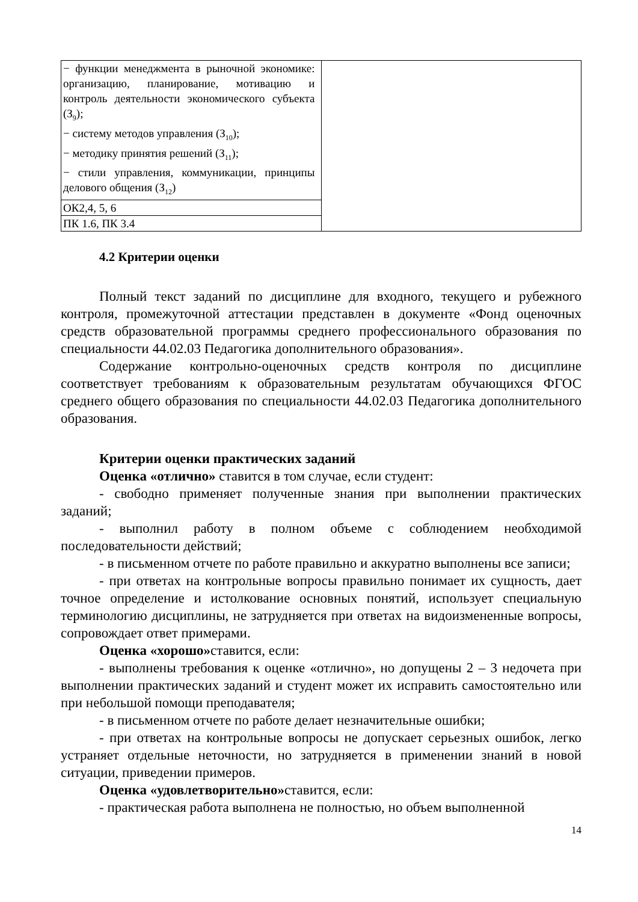| − функции менеджмента в рыночной экономике: организацию, планирование, мотивацию и контроль деятельности экономического субъекта (З<sub>9</sub>); − систему методов управления (З<sub>10</sub>); − методику принятия решений (З<sub>11</sub>); − стили управления, коммуникации, принципы делового общения (З<sub>12</sub>) | |
| ОК2,4, 5, 6 | |
| ПК 1.6, ПК 3.4 | |
4.2 Критерии оценки
Полный текст заданий по дисциплине для входного, текущего и рубежного контроля, промежуточной аттестации представлен в документе «Фонд оценочных средств образовательной программы среднего профессионального образования по специальности 44.02.03 Педагогика дополнительного образования».
Содержание контрольно-оценочных средств контроля по дисциплине соответствует требованиям к образовательным результатам обучающихся ФГОС среднего общего образования по специальности 44.02.03 Педагогика дополнительного образования.
Критерии оценки практических заданий
Оценка «отлично» ставится в том случае, если студент:
- свободно применяет полученные знания при выполнении практических заданий;
- выполнил работу в полном объеме с соблюдением необходимой последовательности действий;
- в письменном отчете по работе правильно и аккуратно выполнены все записи;
- при ответах на контрольные вопросы правильно понимает их сущность, дает точное определение и истолкование основных понятий, использует специальную терминологию дисциплины, не затрудняется при ответах на видоизмененные вопросы, сопровождает ответ примерами.
Оценка «хорошо»ставится, если:
- выполнены требования к оценке «отлично», но допущены 2 – 3 недочета при выполнении практических заданий и студент может их исправить самостоятельно или при небольшой помощи преподавателя;
- в письменном отчете по работе делает незначительные ошибки;
- при ответах на контрольные вопросы не допускает серьезных ошибок, легко устраняет отдельные неточности, но затрудняется в применении знаний в новой ситуации, приведении примеров.
Оценка «удовлетворительно»ставится, если:
- практическая работа выполнена не полностью, но объем выполненной
14